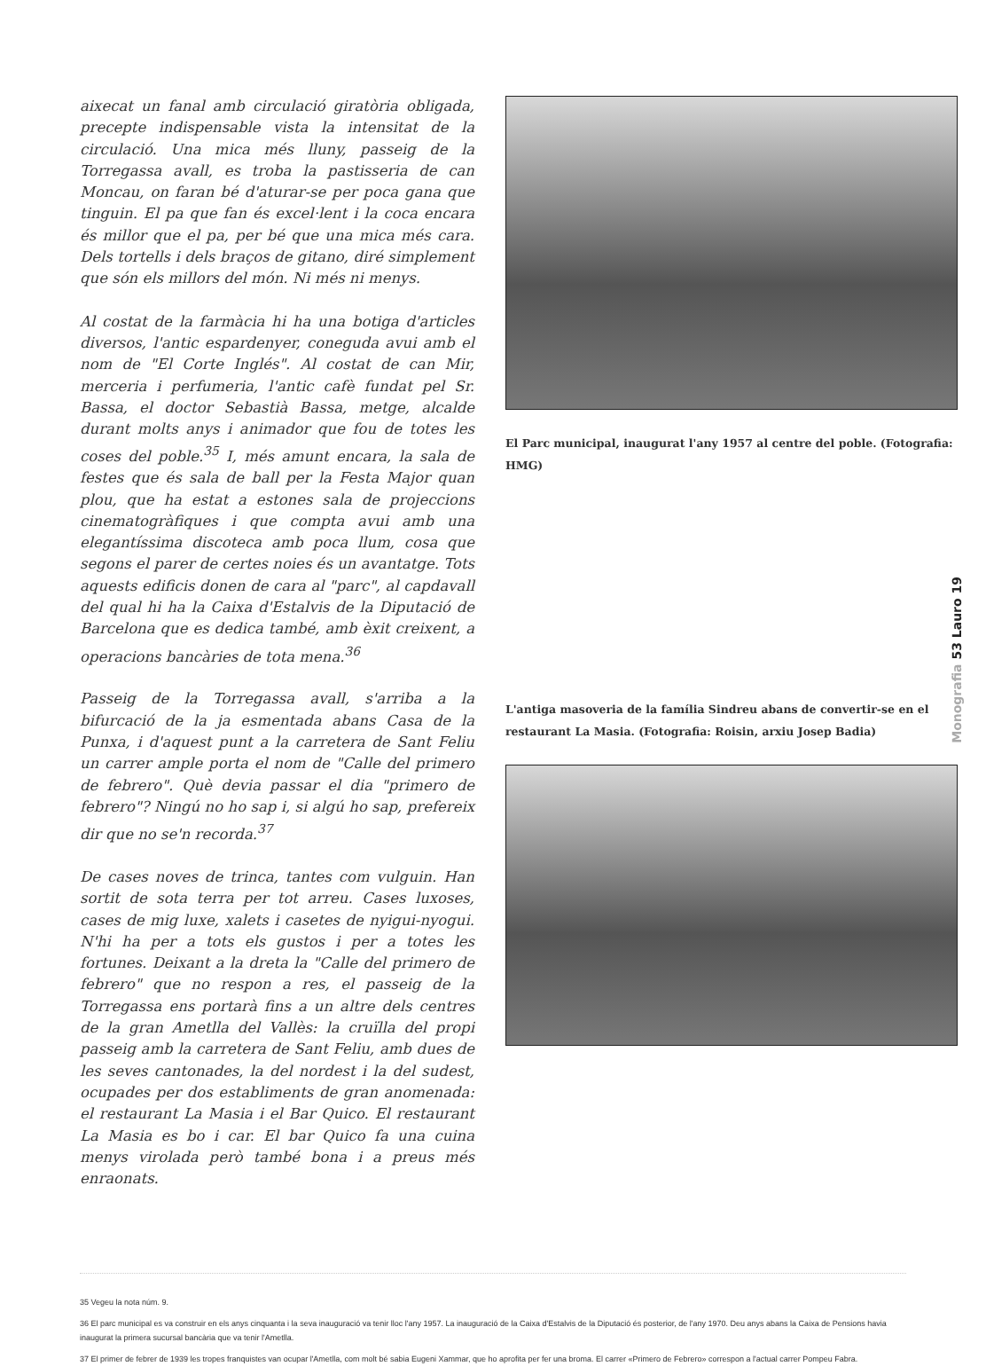aixecat un fanal amb circulació giratòria obligada, precepte indispensable vista la intensitat de la circulació. Una mica més lluny, passeig de la Torregassa avall, es troba la pastisseria de can Moncau, on faran bé d'aturar-se per poca gana que tinguin. El pa que fan és excel·lent i la coca encara és millor que el pa, per bé que una mica més cara. Dels tortells i dels braços de gitano, diré simplement que són els millors del món. Ni més ni menys.
Al costat de la farmàcia hi ha una botiga d'articles diversos, l'antic espardenyer, coneguda avui amb el nom de "El Corte Inglés". Al costat de can Mir, merceria i perfumeria, l'antic cafè fundat pel Sr. Bassa, el doctor Sebastià Bassa, metge, alcalde durant molts anys i animador que fou de totes les coses del poble.<sup>35</sup> I, més amunt encara, la sala de festes que és sala de ball per la Festa Major quan plou, que ha estat a estones sala de projeccions cinematogràfiques i que compta avui amb una elegantíssima discoteca amb poca llum, cosa que segons el parer de certes noies és un avantatge. Tots aquests edificis donen de cara al "parc", al capdavall del qual hi ha la Caixa d'Estalvis de la Diputació de Barcelona que es dedica també, amb èxit creixent, a operacions bancàries de tota mena.<sup>36</sup>
Passeig de la Torregassa avall, s'arriba a la bifurcació de la ja esmentada abans Casa de la Punxa, i d'aquest punt a la carretera de Sant Feliu un carrer ample porta el nom de "Calle del primero de febrero". Què devia passar el dia "primero de febrero"? Ningú no ho sap i, si algú ho sap, prefereix dir que no se'n recorda.<sup>37</sup>
De cases noves de trinca, tantes com vulguin. Han sortit de sota terra per tot arreu. Cases luxoses, cases de mig luxe, xalets i casetes de nyigui-nyogui. N'hi ha per a tots els gustos i per a totes les fortunes. Deixant a la dreta la "Calle del primero de febrero" que no respon a res, el passeig de la Torregassa ens portarà fins a un altre dels centres de la gran Ametlla del Vallès: la cruïlla del propi passeig amb la carretera de Sant Feliu, amb dues de les seves cantonades, la del nordest i la del sudest, ocupades per dos establiments de gran anomenada: el restaurant La Masia i el Bar Quico. El restaurant La Masia es bo i car. El bar Quico fa una cuina menys virolada però també bona i a preus més enraonats.
El Parc municipal, inaugurat l'any 1957 al centre del poble. (Fotografia: HMG)
L'antiga masoveria de la família Sindreu abans de convertir-se en el restaurant La Masia. (Fotografia: Roisin, arxiu Josep Badia)
Monografia 53 Lauro 19
35 Vegeu la nota núm. 9.
36 El parc municipal es va construir en els anys cinquanta i la seva inauguració va tenir lloc l'any 1957. La inauguració de la Caixa d'Estalvis de la Diputació és posterior, de l'any 1970. Deu anys abans la Caixa de Pensions havia inaugurat la primera sucursal bancària que va tenir l'Ametlla.
37 El primer de febrer de 1939 les tropes franquistes van ocupar l'Ametlla, com molt bé sabia Eugeni Xammar, que ho aprofita per fer una broma. El carrer «Primero de Febrero» correspon a l'actual carrer Pompeu Fabra.